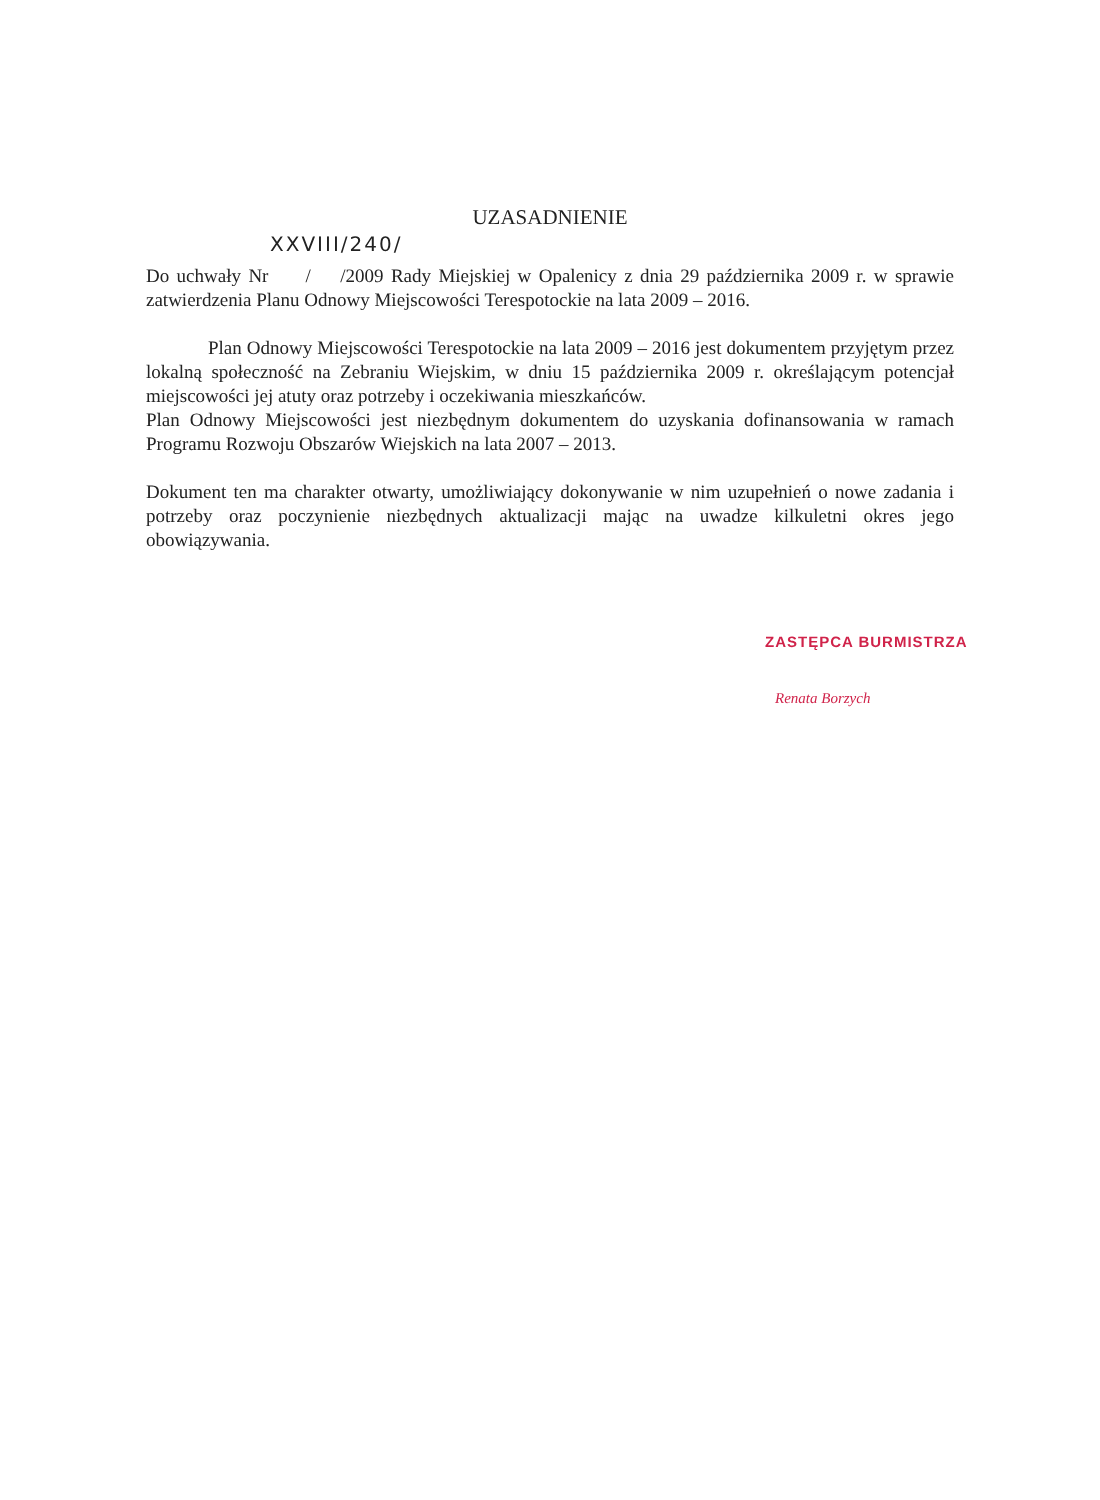UZASADNIENIE
XXVIII/240/
Do uchwały Nr / /2009 Rady Miejskiej w Opalenicy z dnia 29 października 2009 r. w sprawie zatwierdzenia Planu Odnowy Miejscowości Terespotockie na lata 2009 – 2016.
Plan Odnowy Miejscowości Terespotockie na lata 2009 – 2016 jest dokumentem przyjętym przez lokalną społeczność na Zebraniu Wiejskim, w dniu 15 października 2009 r. określającym potencjał miejscowości jej atuty oraz potrzeby i oczekiwania mieszkańców.
Plan Odnowy Miejscowości jest niezbędnym dokumentem do uzyskania dofinansowania w ramach Programu Rozwoju Obszarów Wiejskich na lata 2007 – 2013.
Dokument ten ma charakter otwarty, umożliwiający dokonywanie w nim uzupełnień o nowe zadania i potrzeby oraz poczynienie niezbędnych aktualizacji mając na uwadze kilkuletni okres jego obowiązywania.
ZASTĘPCA BURMISTRZA
Renata Borzych